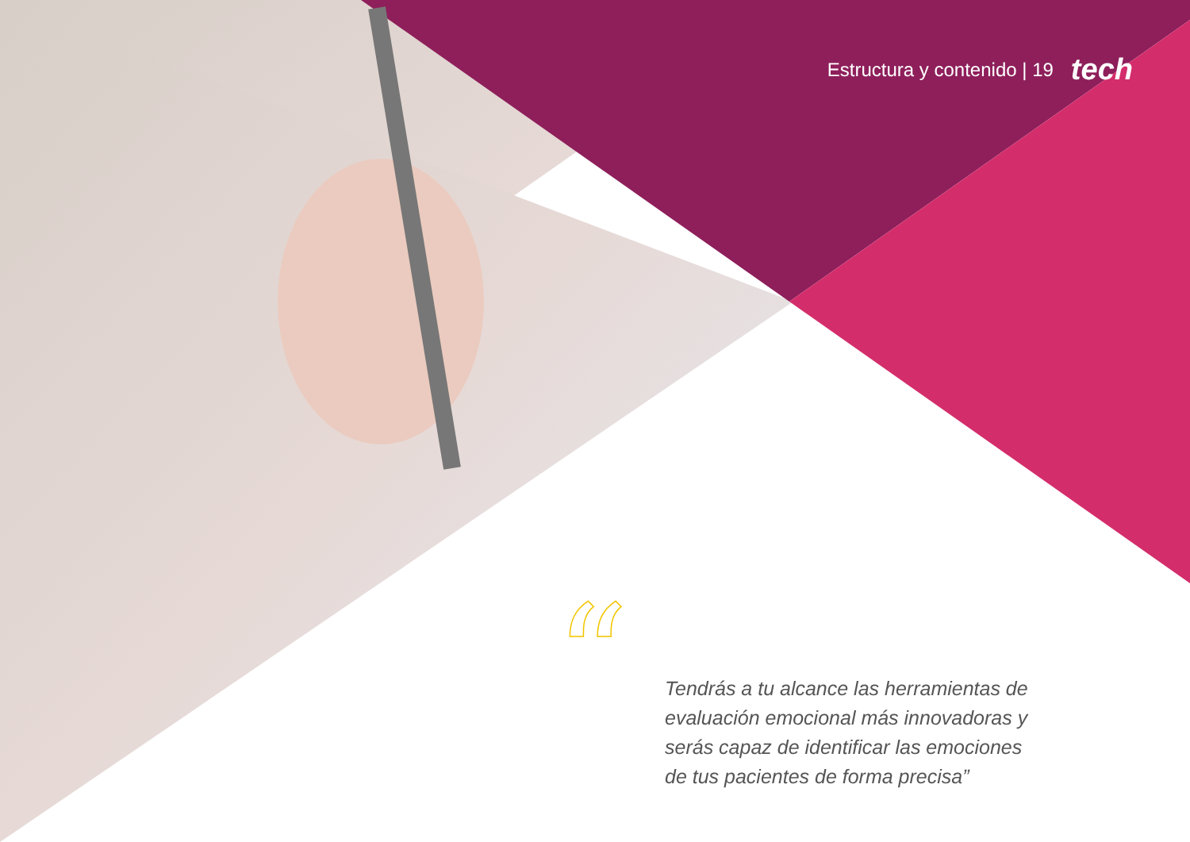Estructura y contenido | 19 tech
“
Tendrás a tu alcance las herramientas de evaluación emocional más innovadoras y serás capaz de identificar las emociones de tus pacientes de forma precisa”